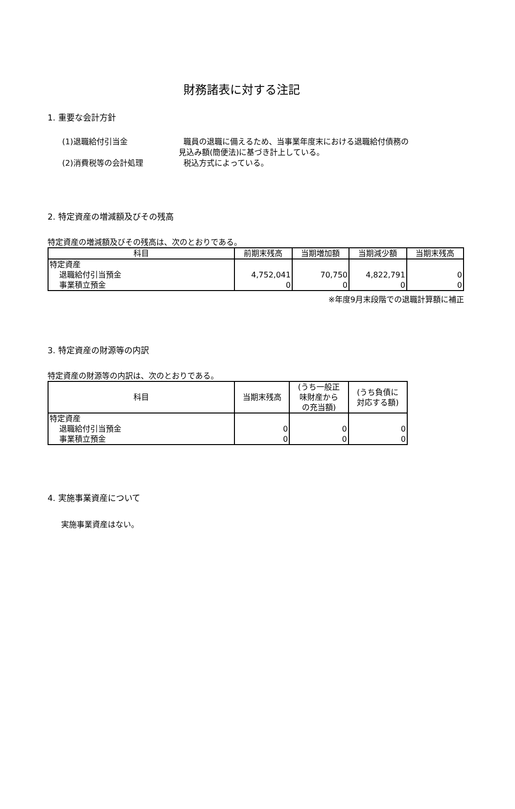財務諸表に対する注記
1. 重要な会計方針
(1)退職給付引当金 職員の退職に備えるため、当事業年度末における退職給付債務の
見込み額(簡便法)に基づき計上している。
(2)消費税等の会計処理 税込方式によっている。
2. 特定資産の増減額及びその残高
特定資産の増減額及びその残高は、次のとおりである。
| 科目 | 前期末残高 | 当期増加額 | 当期減少額 | 当期末残高 |
| --- | --- | --- | --- | --- |
| 特定資産 退職給付引当預金 事業積立預金 | 4,752,041 0 | 70,750 0 | 4,822,791 0 | 0 0 |
※年度9月末段階での退職計算額に補正
3. 特定資産の財源等の内訳
特定資産の財源等の内訳は、次のとおりである。
| 科目 | 当期末残高 | (うち一般正 味財産から の充当額) | (うち負債に 対応する額) |
| --- | --- | --- | --- |
| 特定資産 退職給付引当預金 事業積立預金 | 0 0 | 0 0 | 0 0 |
4. 実施事業資産について
実施事業資産はない。